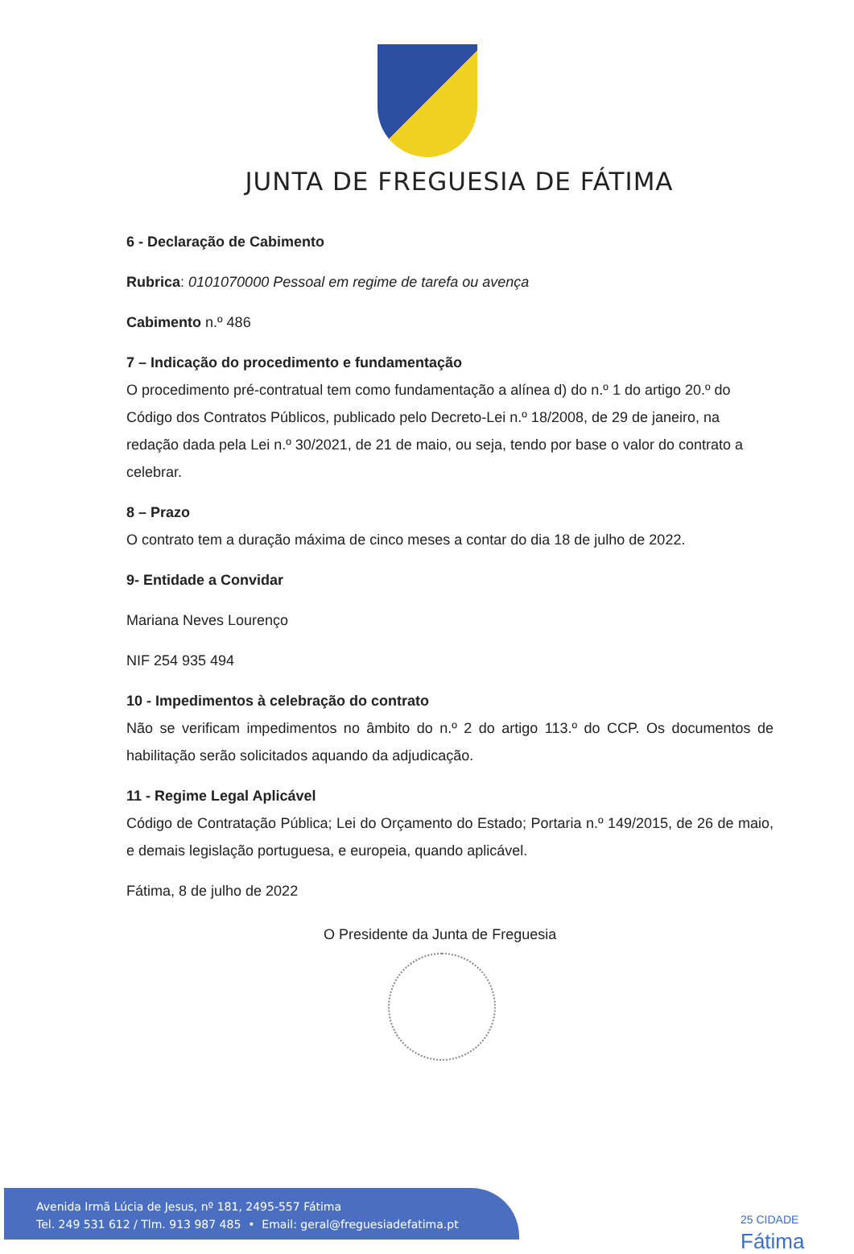JUNTA DE FREGUESIA DE FÁTIMA
6 - Declaração de Cabimento
Rubrica: 0101070000 Pessoal em regime de tarefa ou avença
Cabimento n.º 486
7 – Indicação do procedimento e fundamentação
O procedimento pré-contratual tem como fundamentação a alínea d) do n.º 1 do artigo 20.º do Código dos Contratos Públicos, publicado pelo Decreto-Lei n.º 18/2008, de 29 de janeiro, na redação dada pela Lei n.º 30/2021, de 21 de maio, ou seja, tendo por base o valor do contrato a celebrar.
8 – Prazo
O contrato tem a duração máxima de cinco meses a contar do dia 18 de julho de 2022.
9- Entidade a Convidar
Mariana Neves Lourenço
NIF 254 935 494
10 - Impedimentos à celebração do contrato
Não se verificam impedimentos no âmbito do n.º 2 do artigo 113.º do CCP. Os documentos de habilitação serão solicitados aquando da adjudicação.
11 - Regime Legal Aplicável
Código de Contratação Pública; Lei do Orçamento do Estado; Portaria n.º 149/2015, de 26 de maio, e demais legislação portuguesa, e europeia, quando aplicável.
Fátima, 8 de julho de 2022
O Presidente da Junta de Freguesia
Avenida Irmã Lúcia de Jesus, nº 181, 2495-557 Fátima
Tel. 249 531 612 / Tlm. 913 987 485 • Email: geral@freguesiadefatima.pt
25 CIDADE
Fátima